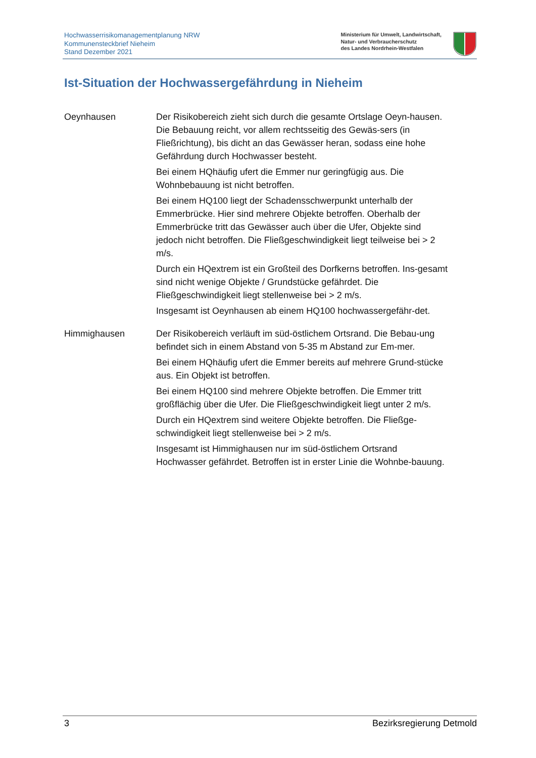Hochwasserrisikomanagementplanung NRW
Kommunensteckbrief Nieheim
Stand Dezember 2021
Ministerium für Umwelt, Landwirtschaft,
Natur- und Verbraucherschutz
des Landes Nordrhein-Westfalen
Ist-Situation der Hochwassergefährdung in Nieheim
Oeynhausen Der Risikobereich zieht sich durch die gesamte Ortslage Oeyn-hausen. Die Bebauung reicht, vor allem rechtsseitig des Gewäs-sers (in Fließrichtung), bis dicht an das Gewässer heran, sodass eine hohe Gefährdung durch Hochwasser besteht.
Bei einem HQhäufig ufert die Emmer nur geringfügig aus. Die Wohnbebauung ist nicht betroffen.
Bei einem HQ100 liegt der Schadensschwerpunkt unterhalb der Emmerbrücke. Hier sind mehrere Objekte betroffen. Oberhalb der Emmerbrücke tritt das Gewässer auch über die Ufer, Objekte sind jedoch nicht betroffen. Die Fließgeschwindigkeit liegt teilweise bei > 2 m/s.
Durch ein HQextrem ist ein Großteil des Dorfkerns betroffen. Ins-gesamt sind nicht wenige Objekte / Grundstücke gefährdet. Die Fließgeschwindigkeit liegt stellenweise bei > 2 m/s.
Insgesamt ist Oeynhausen ab einem HQ100 hochwassergefähr-det.
Himmighausen Der Risikobereich verläuft im süd-östlichem Ortsrand. Die Bebau-ung befindet sich in einem Abstand von 5-35 m Abstand zur Em-mer.
Bei einem HQhäufig ufert die Emmer bereits auf mehrere Grund-stücke aus. Ein Objekt ist betroffen.
Bei einem HQ100 sind mehrere Objekte betroffen. Die Emmer tritt großflächig über die Ufer. Die Fließgeschwindigkeit liegt unter 2 m/s.
Durch ein HQextrem sind weitere Objekte betroffen. Die Fließge-schwindigkeit liegt stellenweise bei > 2 m/s.
Insgesamt ist Himmighausen nur im süd-östlichem Ortsrand Hochwasser gefährdet. Betroffen ist in erster Linie die Wohnbe-bauung.
3 Bezirksregierung Detmold